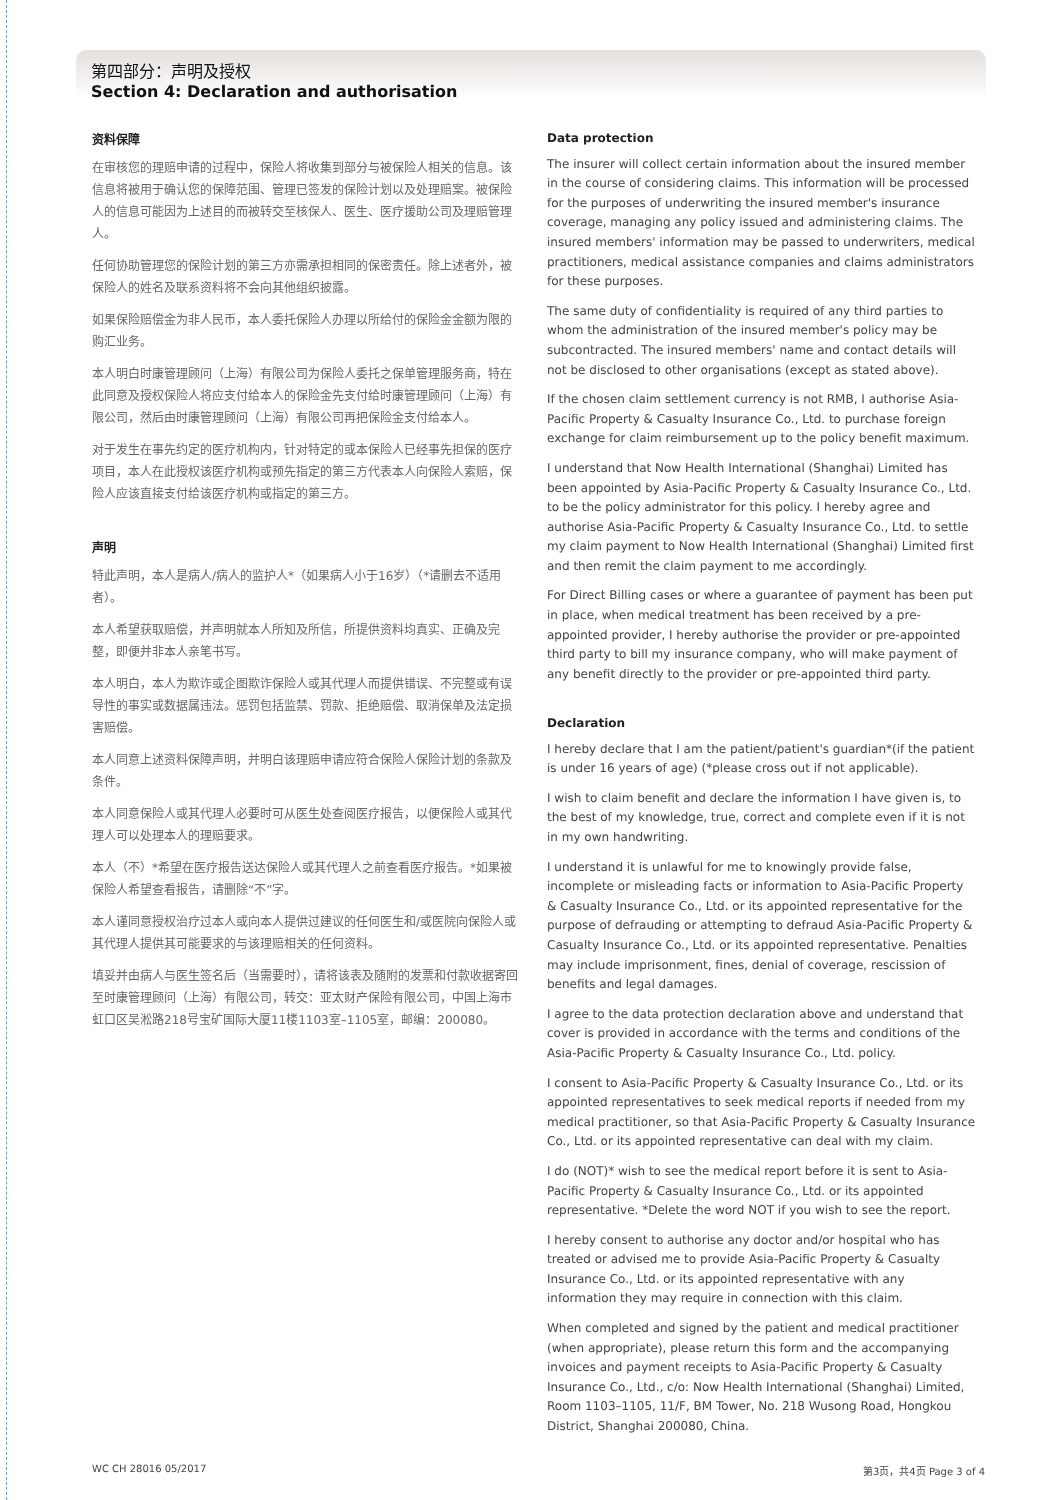第四部分：声明及授权
Section 4: Declaration and authorisation
资料保障
在审核您的理赔申请的过程中，保险人将收集到部分与被保险人相关的信息。该信息将被用于确认您的保障范围、管理已签发的保险计划以及处理赔案。被保险人的信息可能因为上述目的而被转交至核保人、医生、医疗援助公司及理赔管理人。
任何协助管理您的保险计划的第三方亦需承担相同的保密责任。除上述者外，被保险人的姓名及联系资料将不会向其他组织披露。
如果保险赔偿金为非人民币，本人委托保险人办理以所给付的保险金金额为限的购汇业务。
本人明白时康管理顾问（上海）有限公司为保险人委托之保单管理服务商，特在此同意及授权保险人将应支付给本人的保险金先支付给时康管理顾问（上海）有限公司，然后由时康管理顾问（上海）有限公司再把保险金支付给本人。
对于发生在事先约定的医疗机构内，针对特定的或本保险人已经事先担保的医疗项目，本人在此授权该医疗机构或预先指定的第三方代表本人向保险人索赔，保险人应该直接支付给该医疗机构或指定的第三方。
声明
特此声明，本人是病人/病人的监护人*（如果病人小于16岁）（*请删去不适用者）。
本人希望获取赔偿，并声明就本人所知及所信，所提供资料均真实、正确及完整，即便并非本人亲笔书写。
本人明白，本人为欺诈或企图欺诈保险人或其代理人而提供错误、不完整或有误导性的事实或数据属违法。惩罚包括监禁、罚款、拒绝赔偿、取消保单及法定损害赔偿。
本人同意上述资料保障声明，并明白该理赔申请应符合保险人保险计划的条款及条件。
本人同意保险人或其代理人必要时可从医生处查阅医疗报告，以便保险人或其代理人可以处理本人的理赔要求。
本人（不）*希望在医疗报告送达保险人或其代理人之前查看医疗报告。*如果被保险人希望查看报告，请删除“不”字。
本人谨同意授权治疗过本人或向本人提供过建议的任何医生和/或医院向保险人或其代理人提供其可能要求的与该理赔相关的任何资料。
填妥并由病人与医生签名后（当需要时），请将该表及随附的发票和付款收据寄回至时康管理顾问（上海）有限公司，转交：亚太财产保险有限公司，中国上海市虹口区吴淞路218号宝矿国际大厦11楼1103室–1105室，邮编：200080。
Data protection
The insurer will collect certain information about the insured member in the course of considering claims. This information will be processed for the purposes of underwriting the insured member's insurance coverage, managing any policy issued and administering claims. The insured members' information may be passed to underwriters, medical practitioners, medical assistance companies and claims administrators for these purposes.
The same duty of confidentiality is required of any third parties to whom the administration of the insured member's policy may be subcontracted. The insured members' name and contact details will not be disclosed to other organisations (except as stated above).
If the chosen claim settlement currency is not RMB, I authorise Asia-Pacific Property & Casualty Insurance Co., Ltd. to purchase foreign exchange for claim reimbursement up to the policy benefit maximum.
I understand that Now Health International (Shanghai) Limited has been appointed by Asia-Pacific Property & Casualty Insurance Co., Ltd. to be the policy administrator for this policy. I hereby agree and authorise Asia-Pacific Property & Casualty Insurance Co., Ltd. to settle my claim payment to Now Health International (Shanghai) Limited first and then remit the claim payment to me accordingly.
For Direct Billing cases or where a guarantee of payment has been put in place, when medical treatment has been received by a pre-appointed provider, I hereby authorise the provider or pre-appointed third party to bill my insurance company, who will make payment of any benefit directly to the provider or pre-appointed third party.
Declaration
I hereby declare that I am the patient/patient's guardian*(if the patient is under 16 years of age) (*please cross out if not applicable).
I wish to claim benefit and declare the information I have given is, to the best of my knowledge, true, correct and complete even if it is not in my own handwriting.
I understand it is unlawful for me to knowingly provide false, incomplete or misleading facts or information to Asia-Pacific Property & Casualty Insurance Co., Ltd. or its appointed representative for the purpose of defrauding or attempting to defraud Asia-Pacific Property & Casualty Insurance Co., Ltd. or its appointed representative. Penalties may include imprisonment, fines, denial of coverage, rescission of benefits and legal damages.
I agree to the data protection declaration above and understand that cover is provided in accordance with the terms and conditions of the Asia-Pacific Property & Casualty Insurance Co., Ltd. policy.
I consent to Asia-Pacific Property & Casualty Insurance Co., Ltd. or its appointed representatives to seek medical reports if needed from my medical practitioner, so that Asia-Pacific Property & Casualty Insurance Co., Ltd. or its appointed representative can deal with my claim.
I do (NOT)* wish to see the medical report before it is sent to Asia-Pacific Property & Casualty Insurance Co., Ltd. or its appointed representative. *Delete the word NOT if you wish to see the report.
I hereby consent to authorise any doctor and/or hospital who has treated or advised me to provide Asia-Pacific Property & Casualty Insurance Co., Ltd. or its appointed representative with any information they may require in connection with this claim.
When completed and signed by the patient and medical practitioner (when appropriate), please return this form and the accompanying invoices and payment receipts to Asia-Pacific Property & Casualty Insurance Co., Ltd., c/o: Now Health International (Shanghai) Limited, Room 1103–1105, 11/F, BM Tower, No. 218 Wusong Road, Hongkou District, Shanghai 200080, China.
WC CH 28016 05/2017 第3页，共4页 Page 3 of 4